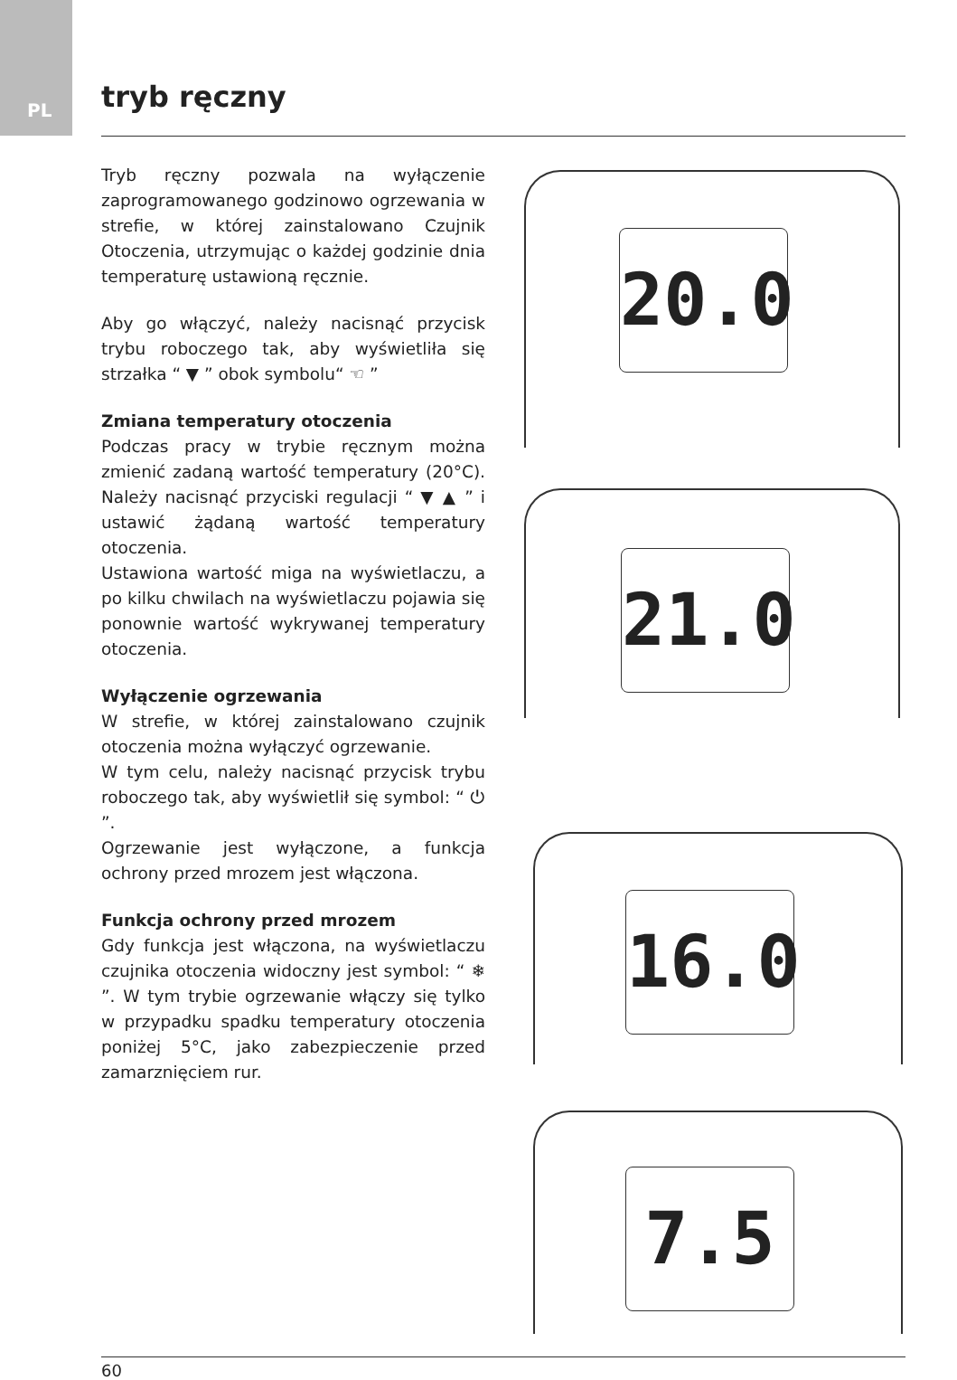PL tryb ręczny
Tryb ręczny pozwala na wyłączenie zaprogramowanego godzinowo ogrzewania w strefie, w której zainstalowano Czujnik Otoczenia, utrzymując o każdej godzinie dnia temperaturę ustawioną ręcznie.
Aby go włączyć, należy nacisnąć przycisk trybu roboczego tak, aby wyświetliła się strzałka “ ▼ ” obok symbolu“ ☜ ”
Zmiana temperatury otoczenia
Podczas pracy w trybie ręcznym można zmienić zadaną wartość temperatury (20°C). Należy nacisnąć przyciski regulacji “ ▼ ▲ ” i ustawić żądaną wartość temperatury otoczenia.
Ustawiona wartość miga na wyświetlaczu, a po kilku chwilach na wyświetlaczu pojawia się ponownie wartość wykrywanej temperatury otoczenia.
Wyłączenie ogrzewania
W strefie, w której zainstalowano czujnik otoczenia można wyłączyć ogrzewanie.
W tym celu, należy nacisnąć przycisk trybu roboczego tak, aby wyświetlił się symbol: “ ⏻ ”.
Ogrzewanie jest wyłączone, a funkcja ochrony przed mrozem jest włączona.
Funkcja ochrony przed mrozem
Gdy funkcja jest włączona, na wyświetlaczu czujnika otoczenia widoczny jest symbol: “ ❄ ”. W tym trybie ogrzewanie włączy się tylko w przypadku spadku temperatury otoczenia poniżej 5°C, jako zabezpieczenie przed zamarznięciem rur.
20.0
21.0
16.0
7.5
60